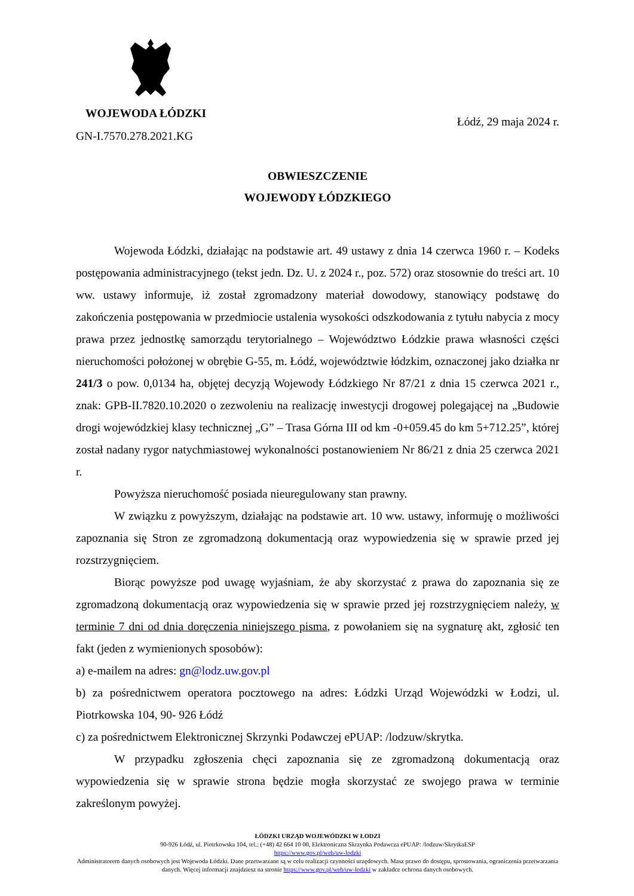WOJEWODA ŁÓDZKI
Łódź, 29 maja 2024 r.
GN-I.7570.278.2021.KG
OBWIESZCZENIE
WOJEWODY ŁÓDZKIEGO
Wojewoda Łódzki, działając na podstawie art. 49 ustawy z dnia 14 czerwca 1960 r. – Kodeks postępowania administracyjnego (tekst jedn. Dz. U. z 2024 r., poz. 572) oraz stosownie do treści art. 10 ww. ustawy informuje, iż został zgromadzony materiał dowodowy, stanowiący podstawę do zakończenia postępowania w przedmiocie ustalenia wysokości odszkodowania z tytułu nabycia z mocy prawa przez jednostkę samorządu terytorialnego – Województwo Łódzkie prawa własności części nieruchomości położonej w obrębie G-55, m. Łódź, województwie łódzkim, oznaczonej jako działka nr 241/3 o pow. 0,0134 ha, objętej decyzją Wojewody Łódzkiego Nr 87/21 z dnia 15 czerwca 2021 r., znak: GPB-II.7820.10.2020 o zezwoleniu na realizację inwestycji drogowej polegającej na „Budowie drogi wojewódzkiej klasy technicznej „G” – Trasa Górna III od km -0+059.45 do km 5+712.25”, której został nadany rygor natychmiastowej wykonalności postanowieniem Nr 86/21 z dnia 25 czerwca 2021 r.
Powyższa nieruchomość posiada nieuregulowany stan prawny.
W związku z powyższym, działając na podstawie art. 10 ww. ustawy, informuję o możliwości zapoznania się Stron ze zgromadzoną dokumentacją oraz wypowiedzenia się w sprawie przed jej rozstrzygnięciem.
Biorąc powyższe pod uwagę wyjaśniam, że aby skorzystać z prawa do zapoznania się ze zgromadzoną dokumentacją oraz wypowiedzenia się w sprawie przed jej rozstrzygnięciem należy, w terminie 7 dni od dnia doręczenia niniejszego pisma, z powołaniem się na sygnaturę akt, zgłosić ten fakt (jeden z wymienionych sposobów):
a) e-mailem na adres: gn@lodz.uw.gov.pl
b) za pośrednictwem operatora pocztowego na adres: Łódzki Urząd Wojewódzki w Łodzi, ul. Piotrkowska 104, 90- 926 Łódź
c) za pośrednictwem Elektronicznej Skrzynki Podawczej ePUAP: /lodzuw/skrytka.
W przypadku zgłoszenia chęci zapoznania się ze zgromadzoną dokumentacją oraz wypowiedzenia się w sprawie strona będzie mogła skorzystać ze swojego prawa w terminie zakreślonym powyżej.
ŁÓDZKI URZĄD WOJEWÓDZKI W ŁODZI
90-926 Łódź, ul. Piotrkowska 104, tel.: (+48) 42 664 10 00, Elektroniczna Skrzynka Podawcza ePUAP: /lodzuw/SkrytkaESP
https://www.gov.pl/web/uw-lodzki
Administratorem danych osobowych jest Wojewoda Łódzki. Dane przetwarzane są w celu realizacji czynności urzędowych. Masz prawo do dostępu, sprostowania, ograniczenia przetwarzania danych. Więcej informacji znajdziesz na stronie https://www.gov.pl/web/uw-lodzki w zakładce ochrona danych osobowych.